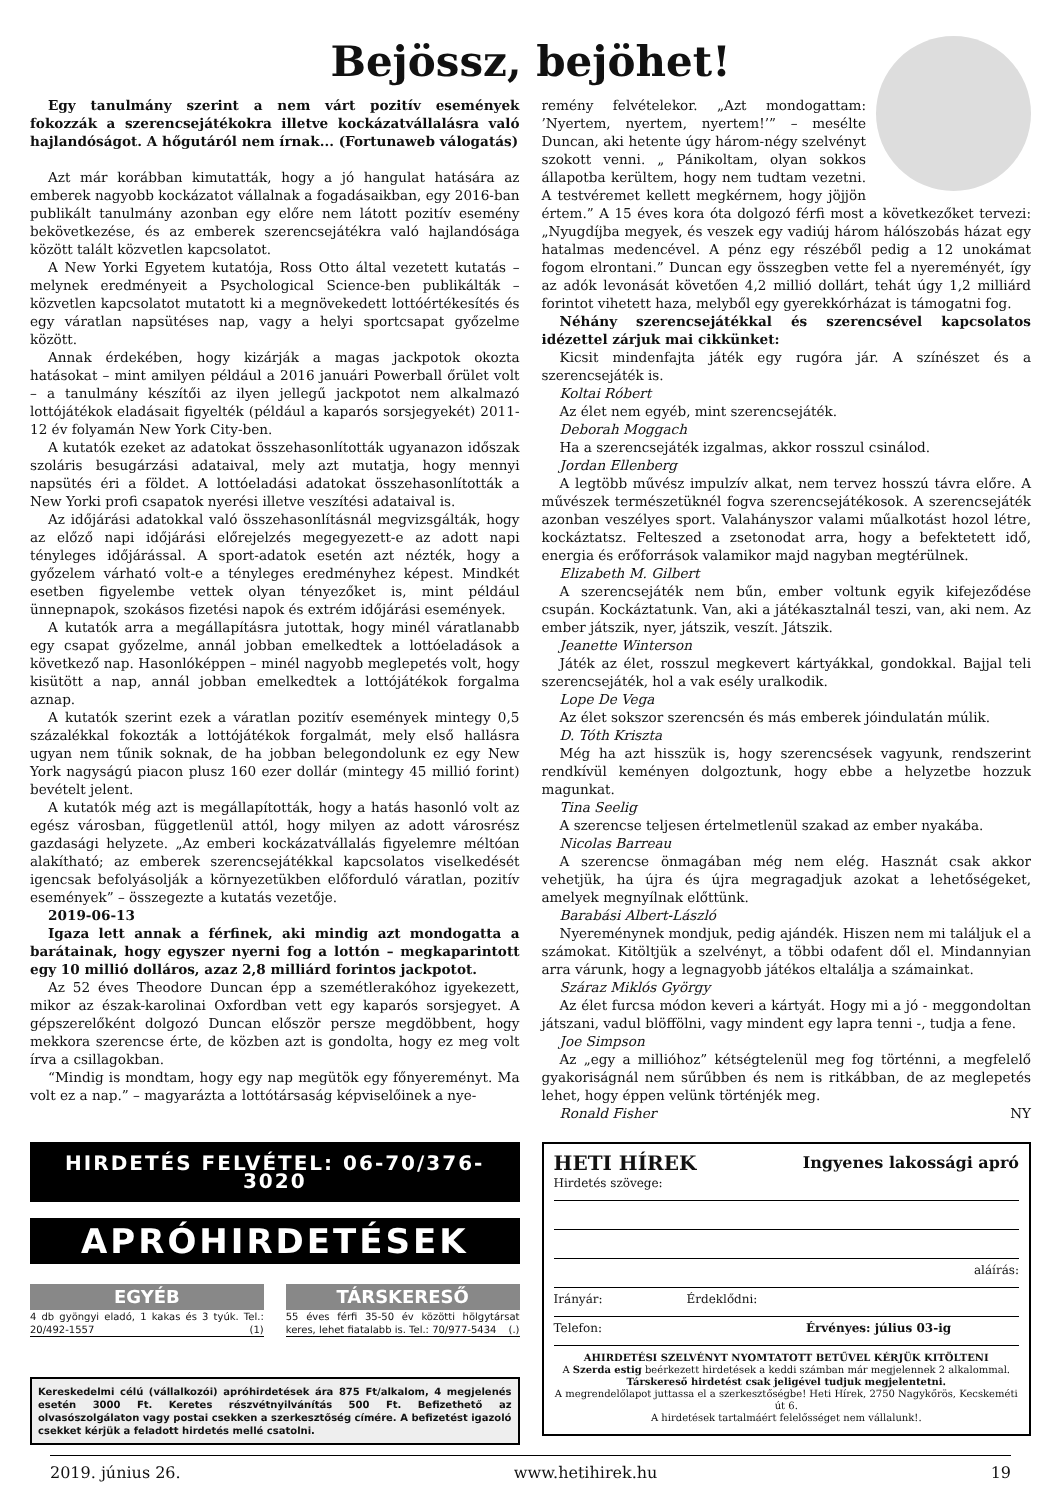Bejössz, bejöhet!
Egy tanulmány szerint a nem várt pozitív események fokozzák a szerencsejátékokra illetve kockázatvállalásra való hajlandóságot. A hőgutáról nem írnak... (Fortunaweb válogatás)
Azt már korábban kimutatták, hogy a jó hangulat hatására az emberek nagyobb kockázatot vállalnak a fogadásaikban, egy 2016-ban publikált tanulmány azonban egy előre nem látott pozitív esemény bekövetkezése, és az emberek szerencsejátékra való hajlandósága között talált közvetlen kapcsolatot.
A New Yorki Egyetem kutatója, Ross Otto által vezetett kutatás – melynek eredményeit a Psychological Science-ben publikálták – közvetlen kapcsolatot mutatott ki a megnövekedett lottóértékesítés és egy váratlan napsütéses nap, vagy a helyi sportcsapat győzelme között.
Annak érdekében, hogy kizárják a magas jackpotok okozta hatásokat – mint amilyen például a 2016 januári Powerball őrület volt – a tanulmány készítői az ilyen jellegű jackpotot nem alkalmazó lottójátékok eladásait figyelték (például a kaparós sorsjegyekét) 2011-12 év folyamán New York City-ben.
A kutatók ezeket az adatokat összehasonlították ugyanazon időszak szoláris besugárzási adataival, mely azt mutatja, hogy mennyi napsütés éri a földet. A lottóeladási adatokat összehasonlították a New Yorki profi csapatok nyerési illetve veszítési adataival is.
Az időjárási adatokkal való összehasonlításnál megvizsgálták, hogy az előző napi időjárási előrejelzés megegyezett-e az adott napi tényleges időjárással. A sport-adatok esetén azt nézték, hogy a győzelem várható volt-e a tényleges eredményhez képest. Mindkét esetben figyelembe vettek olyan tényezőket is, mint például ünnepnapok, szokásos fizetési napok és extrém időjárási események.
A kutatók arra a megállapításra jutottak, hogy minél váratlanabb egy csapat győzelme, annál jobban emelkedtek a lottóeladások a következő nap. Hasonlóképpen – minél nagyobb meglepetés volt, hogy kisütött a nap, annál jobban emelkedtek a lottójátékok forgalma aznap.
A kutatók szerint ezek a váratlan pozitív események mintegy 0,5 százalékkal fokozták a lottójátékok forgalmát, mely első hallásra ugyan nem tűnik soknak, de ha jobban belegondolunk ez egy New York nagyságú piacon plusz 160 ezer dollár (mintegy 45 millió forint) bevételt jelent.
A kutatók még azt is megállapították, hogy a hatás hasonló volt az egész városban, függetlenül attól, hogy milyen az adott városrész gazdasági helyzete. „Az emberi kockázatvállalás figyelemre méltóan alakítható; az emberek szerencsejátékkal kapcsolatos viselkedését igencsak befolyásolják a környezetükben előforduló váratlan, pozitív események” – összegezte a kutatás vezetője.
2019-06-13
Igaza lett annak a férfinek, aki mindig azt mondogatta a barátainak, hogy egyszer nyerni fog a lottón – megkaparintott egy 10 millió dolláros, azaz 2,8 milliárd forintos jackpotot.
Az 52 éves Theodore Duncan épp a szemétlerakóhoz igyekezett, mikor az észak-karolinai Oxfordban vett egy kaparós sorsjegyet. A gépszerelőként dolgozó Duncan először persze megdöbbent, hogy mekkora szerencse érte, de közben azt is gondolta, hogy ez meg volt írva a csillagokban.
“Mindig is mondtam, hogy egy nap megütök egy főnyereményt. Ma volt ez a nap.” – magyarázta a lottótársaság képviselőinek a nye-
remény felvételekor. „Azt mondogattam: ’Nyertem, nyertem, nyertem!’” – mesélte Duncan, aki hetente úgy három-négy szelvényt szokott venni. „ Pánikoltam, olyan sokkos állapotba kerültem, hogy nem tudtam vezetni. A testvéremet kellett megkérnem, hogy jöjjön értem.” A 15 éves kora óta dolgozó férfi most a következőket tervezi: „Nyugdíjba megyek, és veszek egy vadiúj három hálószobás házat egy hatalmas medencével. A pénz egy részéből pedig a 12 unokámat fogom elrontani.” Duncan egy összegben vette fel a nyereményét, így az adók levonását követően 4,2 millió dollárt, tehát úgy 1,2 milliárd forintot vihetett haza, melyből egy gyerekkórházat is támogatni fog.
Néhány szerencsejátékkal és szerencsével kapcsolatos idézettel zárjuk mai cikkünket:
Kicsit mindenfajta játék egy rugóra jár. A színészet és a szerencsejáték is.
Koltai Róbert
Az élet nem egyéb, mint szerencsejáték.
Deborah Moggach
Ha a szerencsejáték izgalmas, akkor rosszul csinálod.
Jordan Ellenberg
A legtöbb művész impulzív alkat, nem tervez hosszú távra előre. A művészek természetüknél fogva szerencsejátékosok. A szerencsejáték azonban veszélyes sport. Valahányszor valami műalkotást hozol létre, kockáztatsz. Felteszed a zsetonodat arra, hogy a befektetett idő, energia és erőforrások valamikor majd nagyban megtérülnek.
Elizabeth M. Gilbert
A szerencsejáték nem bűn, ember voltunk egyik kifejeződése csupán. Kockáztatunk. Van, aki a játékasztalnál teszi, van, aki nem. Az ember játszik, nyer, játszik, veszít. Játszik.
Jeanette Winterson
Játék az élet, rosszul megkevert kártyákkal, gondokkal. Bajjal teli szerencsejáték, hol a vak esély uralkodik.
Lope De Vega
Az élet sokszor szerencsén és más emberek jóindulatán múlik.
D. Tóth Kriszta
Még ha azt hisszük is, hogy szerencsések vagyunk, rendszerint rendkívül keményen dolgoztunk, hogy ebbe a helyzetbe hozzuk magunkat.
Tina Seelig
A szerencse teljesen értelmetlenül szakad az ember nyakába.
Nicolas Barreau
A szerencse önmagában még nem elég. Hasznát csak akkor vehetjük, ha újra és újra megragadjuk azokat a lehetőségeket, amelyek megnyílnak előttünk.
Barabási Albert-László
Nyereménynek mondjuk, pedig ajándék. Hiszen nem mi találjuk el a számokat. Kitöltjük a szelvényt, a többi odafent dől el. Mindannyian arra várunk, hogy a legnagyobb játékos eltalálja a számainkat.
Száraz Miklós György
Az élet furcsa módon keveri a kártyát. Hogy mi a jó - meggondoltan játszani, vadul blöffölni, vagy mindent egy lapra tenni -, tudja a fene.
Joe Simpson
Az „egy a millióhoz” kétségtelenül meg fog történni, a megfelelő gyakoriságnál nem sűrűbben és nem is ritkábban, de az meglepetés lehet, hogy éppen velünk történjék meg.
Ronald Fisher NY
HIRDETÉS FELVÉTEL: 06-70/376-3020
APRÓHIRDETÉSEK
EGYÉB
4 db gyöngyi eladó, 1 kakas és 3 tyúk. Tel.: 20/492-1557 (1)
TÁRSKERESŐ
55 éves férfi 35-50 év közötti hölgytársat keres, lehet fiatalabb is. Tel.: 70/977-5434 (.)
Kereskedelmi célú (vállalkozói) apróhirdetések ára 875 Ft/alkalom, 4 megjelenés esetén 3000 Ft. Keretes részvétnyilvánítás 500 Ft. Befizethető az olvasószolgálaton vagy postai csekken a szerkesztőség címére. A befizetést igazoló csekket kérjük a feladott hirdetés mellé csatolni.
HETI HÍREK Ingyenes lakossági apró
Hirdetés szövege:
aláírás:
Irányár: Érdeklődni:
Telefon: Érvényes: július 03-ig
AHIRDETÉSI SZELVÉNYT NYOMTATOTT BETŰVEL KÉRJÜK KITÖLTENI
A Szerda estig beérkezett hirdetések a keddi számban már megjelennek 2 alkalommal.
Társkereső hirdetést csak jeligével tudjuk megjelentetni.
A megrendelőlapot juttassa el a szerkesztőségbe! Heti Hírek, 2750 Nagykőrös, Kecskeméti út 6.
A hirdetések tartalmáért felelősséget nem vállalunk!.
2019. június 26. www.hetihirek.hu 19